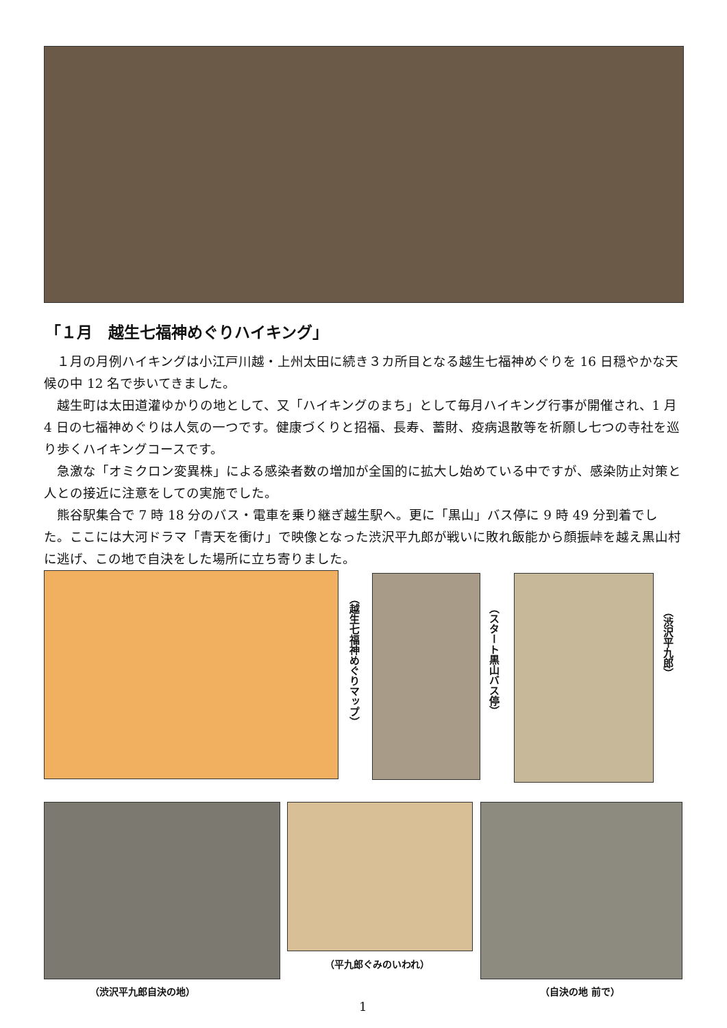「１月　越生七福神めぐりハイキング」
１月の月例ハイキングは小江戸川越・上州太田に続き３カ所目となる越生七福神めぐりを 16 日穏やかな天候の中 12 名で歩いてきました。
越生町は太田道灌ゆかりの地として、又「ハイキングのまち」として毎月ハイキング行事が開催され、1 月 4 日の七福神めぐりは人気の一つです。健康づくりと招福、長寿、蓄財、疫病退散等を祈願し七つの寺社を巡り歩くハイキングコースです。
急激な「オミクロン変異株」による感染者数の増加が全国的に拡大し始めている中ですが、感染防止対策と人との接近に注意をしての実施でした。
熊谷駅集合で 7 時 18 分のバス・電車を乗り継ぎ越生駅へ。更に「黒山」バス停に 9 時 49 分到着でした。ここには大河ドラマ「青天を衝け」で映像となった渋沢平九郎が戦いに敗れ飯能から顔振峠を越え黒山村に逃げ、この地で自決をした場所に立ち寄りました。
（越生七福神めぐりマップ）
（スタート黒山バス停）
（渋沢平九郎）
（平九郎ぐみのいわれ）
（渋沢平九郎自決の地） （自決の地 前で）
1